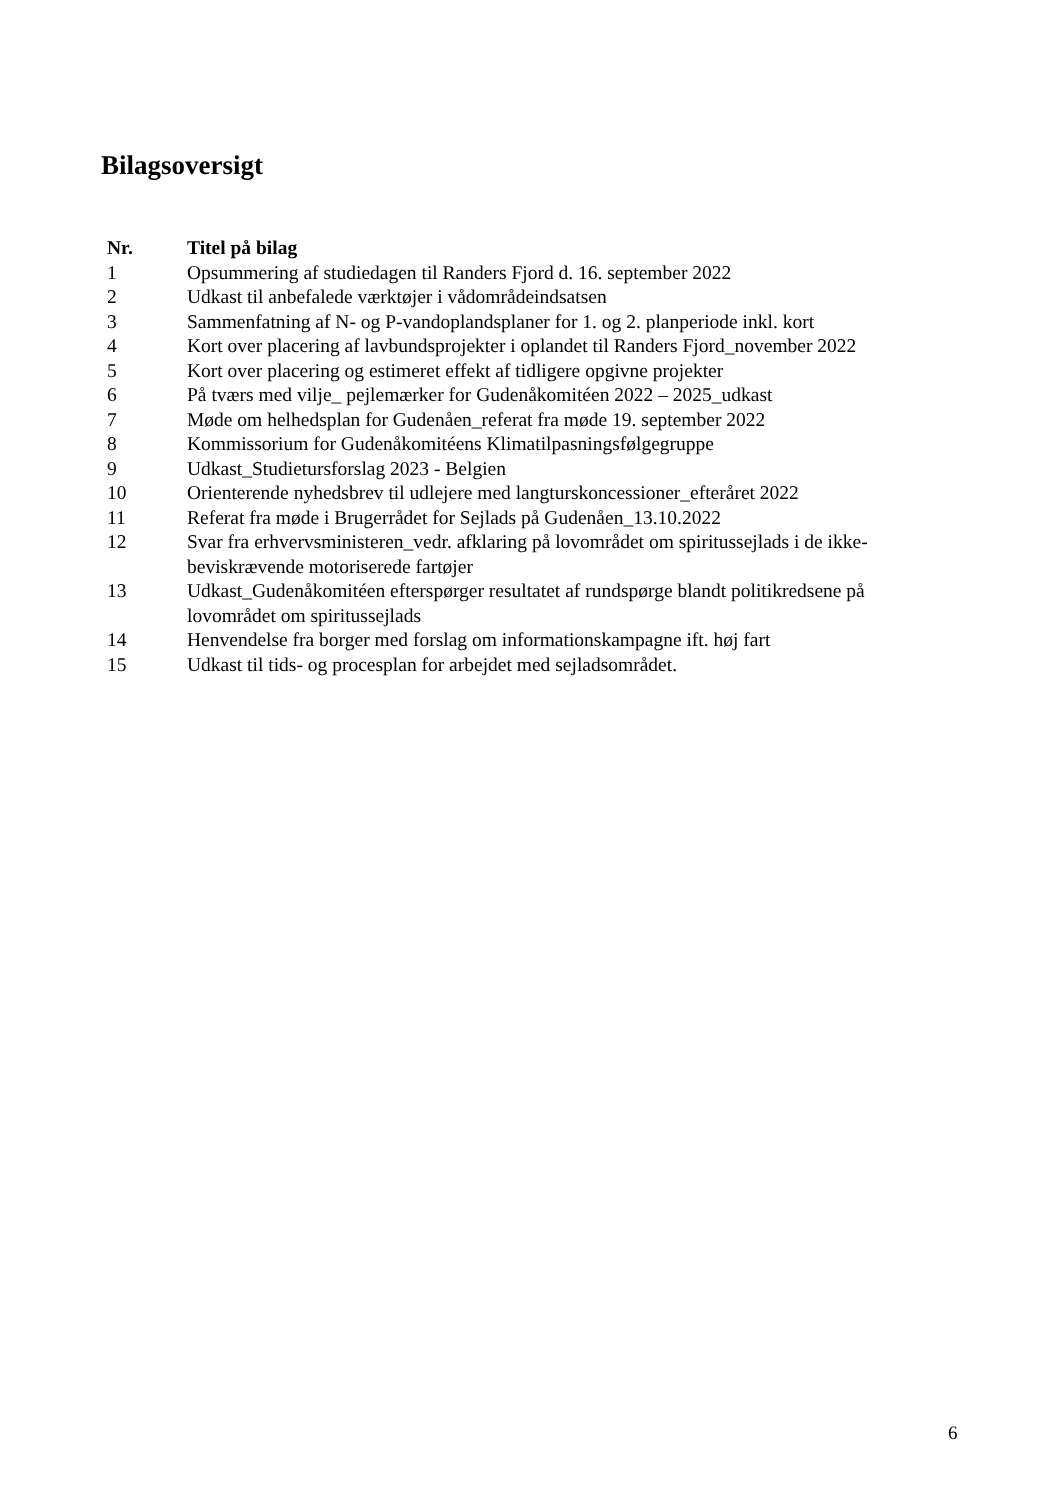Bilagsoversigt
| Nr. | Titel på bilag |
| --- | --- |
| 1 | Opsummering af studiedagen til Randers Fjord d. 16. september 2022 |
| 2 | Udkast til anbefalede værktøjer i vådområdeindsatsen |
| 3 | Sammenfatning af N- og P-vandoplandsplaner for 1. og 2. planperiode inkl. kort |
| 4 | Kort over placering af lavbundsprojekter i oplandet til Randers Fjord_november 2022 |
| 5 | Kort over placering og estimeret effekt af tidligere opgivne projekter |
| 6 | På tværs med vilje_ pejlemærker for Gudenåkomitéen 2022 – 2025_udkast |
| 7 | Møde om helhedsplan for Gudenåen_referat fra møde 19. september 2022 |
| 8 | Kommissorium for Gudenåkomitéens Klimatilpasningsfølgegruppe |
| 9 | Udkast_Studietursforslag 2023 - Belgien |
| 10 | Orienterende nyhedsbrev til udlejere med langturskoncessioner_efteråret 2022 |
| 11 | Referat fra møde i Brugerrådet for Sejlads på Gudenåen_13.10.2022 |
| 12 | Svar fra erhvervsministeren_vedr. afklaring på lovområdet om spiritussejlads i de ikke-beviskrævende motoriserede fartøjer |
| 13 | Udkast_Gudenåkomitéen efterspørger resultatet af rundspørge blandt politikredsene på lovområdet om spiritussejlads |
| 14 | Henvendelse fra borger med forslag om informationskampagne ift. høj fart |
| 15 | Udkast til tids- og procesplan for arbejdet med sejladsområdet. |
6